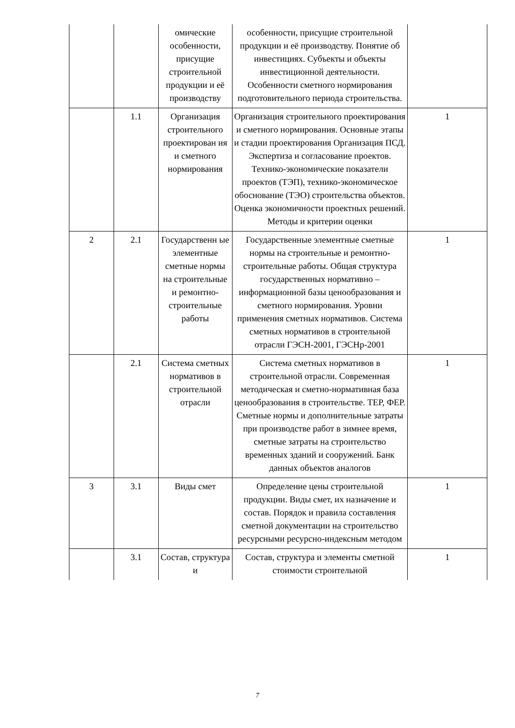| | | омические особенности, присущие строительной продукции и её производству | особенности, присущие строительной продукции и её производству. Понятие об инвестициях. Субъекты и объекты инвестиционной деятельности. Особенности сметного нормирования подготовительного периода строительства. | |
| | 1.1 | Организация строительного проектирован ия и сметного нормирования | Организация строительного проектирования и сметного нормирования. Основные этапы и стадии проектирования Организация ПСД. Экспертиза и согласование проектов. Технико-экономические показатели проектов (ТЭП), технико-экономическое обоснование (ТЭО) строительства объектов. Оценка экономичности проектных решений. Методы и критерии оценки | 1 |
| 2 | 2.1 | Государственн ые элементные сметные нормы на строительные и ремонтно-строительные работы | Государственные элементные сметные нормы на строительные и ремонтно-строительные работы. Общая структура государственных нормативно – информационной базы ценообразования и сметного нормирования. Уровни применения сметных нормативов. Система сметных нормативов в строительной отрасли ГЭСН-2001, ГЭСНр-2001 | 1 |
| | 2.1 | Система сметных нормативов в строительной отрасли | Система сметных нормативов в строительной отрасли. Современная методическая и сметно-нормативная база ценообразования в строительстве. ТЕР, ФЕР. Сметные нормы и дополнительные затраты при производстве работ в зимнее время, сметные затраты на строительство временных зданий и сооружений. Банк данных объектов аналогов | 1 |
| 3 | 3.1 | Виды смет | Определение цены строительной продукции. Виды смет, их назначение и состав. Порядок и правила составления сметной документации на строительство ресурсными ресурсно-индексным методом | 1 |
| | 3.1 | Состав, структура и | Состав, структура и элементы сметной стоимости строительной | 1 |
7